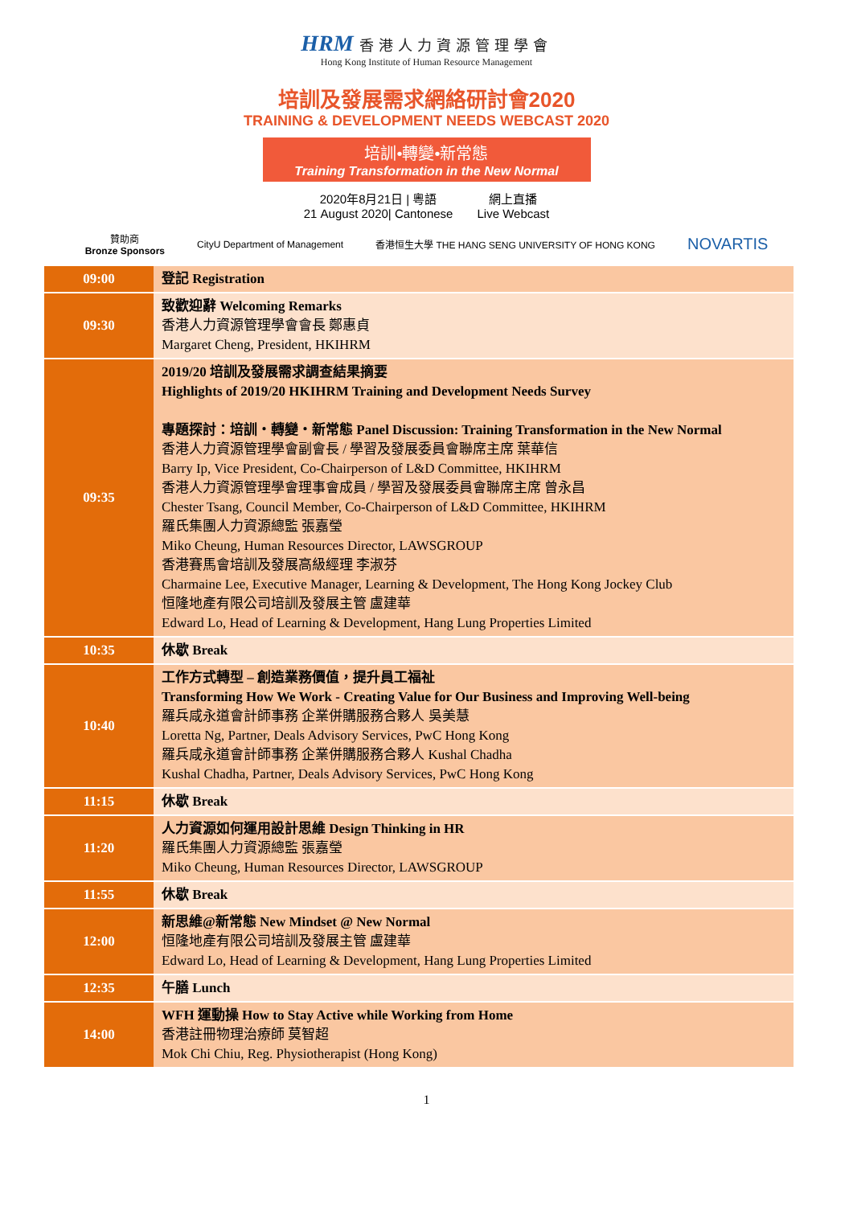HRM 香港人力資源管理學會
Hong Kong Institute of Human Resource Management
培訓及發展需求網絡研討會2020
TRAINING & DEVELOPMENT NEEDS WEBCAST 2020
培訓•轉變•新常態
Training Transformation in the New Normal
2020年8月21日 | 粵語
21 August 2020| Cantonese
網上直播
Live Webcast
贊助商
Bronze Sponsors
CityU Department of Management
香港恒生大學 THE HANG SENG UNIVERSITY OF HONG KONG
NOVARTIS
| 09:00 | 登記 Registration |
| 09:30 | 致歡迎辭 Welcoming Remarks 香港人力資源管理學會會長 鄭惠貞 Margaret Cheng, President, HKIHRM |
| 09:35 | 2019/20 培訓及發展需求調查結果摘要 Highlights of 2019/20 HKIHRM Training and Development Needs Survey 專題探討：培訓・轉變・新常態 Panel Discussion: Training Transformation in the New Normal 香港人力資源管理學會副會長 / 學習及發展委員會聯席主席 葉華信 Barry Ip, Vice President, Co-Chairperson of L&D Committee, HKIHRM 香港人力資源管理學會理事會成員 / 學習及發展委員會聯席主席 曾永昌 Chester Tsang, Council Member, Co-Chairperson of L&D Committee, HKIHRM 羅氏集團人力資源總監 張嘉瑩 Miko Cheung, Human Resources Director, LAWSGROUP 香港賽馬會培訓及發展高級經理 李淑芬 Charmaine Lee, Executive Manager, Learning & Development, The Hong Kong Jockey Club 恒隆地產有限公司培訓及發展主管 盧建華 Edward Lo, Head of Learning & Development, Hang Lung Properties Limited |
| 10:35 | 休歇 Break |
| 10:40 | 工作方式轉型 – 創造業務價值，提升員工福祉 Transforming How We Work - Creating Value for Our Business and Improving Well-being 羅兵咸永道會計師事務 企業併購服務合夥人 吳美慧 Loretta Ng, Partner, Deals Advisory Services, PwC Hong Kong 羅兵咸永道會計師事務 企業併購服務合夥人 Kushal Chadha Kushal Chadha, Partner, Deals Advisory Services, PwC Hong Kong |
| 11:15 | 休歇 Break |
| 11:20 | 人力資源如何運用設計思維 Design Thinking in HR 羅氏集團人力資源總監 張嘉瑩 Miko Cheung, Human Resources Director, LAWSGROUP |
| 11:55 | 休歇 Break |
| 12:00 | 新思維@新常態 New Mindset @ New Normal 恒隆地產有限公司培訓及發展主管 盧建華 Edward Lo, Head of Learning & Development, Hang Lung Properties Limited |
| 12:35 | 午膳 Lunch |
| 14:00 | WFH 運動操 How to Stay Active while Working from Home 香港註冊物理治療師 莫智超 Mok Chi Chiu, Reg. Physiotherapist (Hong Kong) |
1